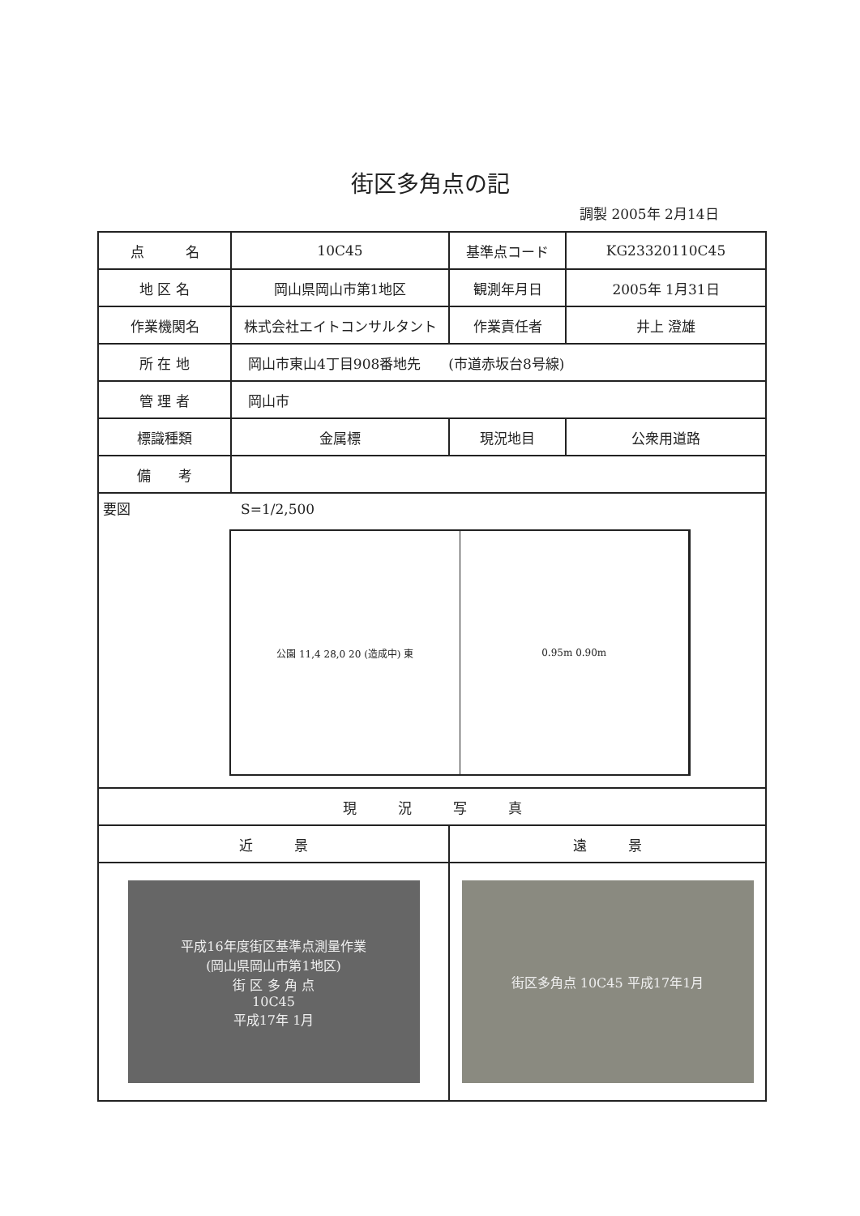街区多角点の記
調製 2005年 2月14日
| 点 名 | 10C45 | 基準点コード | KG23320110C45 |
| 地 区 名 | 岡山県岡山市第1地区 | 観測年月日 | 2005年 1月31日 |
| 作業機関名 | 株式会社エイトコンサルタント | 作業責任者 | 井上 澄雄 |
| 所 在 地 | 岡山市東山4丁目908番地先 (市道赤坂台8号線) | | |
| 管 理 者 | 岡山市 | | |
| 標識種類 | 金属標 | 現況地目 | 公衆用道路 |
| 備 考 | | | |
| 要図 S=1/2,500 公園 11,4 28,0 20 (造成中) 東 0.95m 0.90m | | | |
| 現 況 写 真 | | | |
| 近 景 | | 遠 景 | |
| 平成16年度街区基準点測量作業 (岡山県岡山市第1地区) 街 区 多 角 点 10C45 平成17年 1月 | | 街区多角点 10C45 平成17年1月 | |